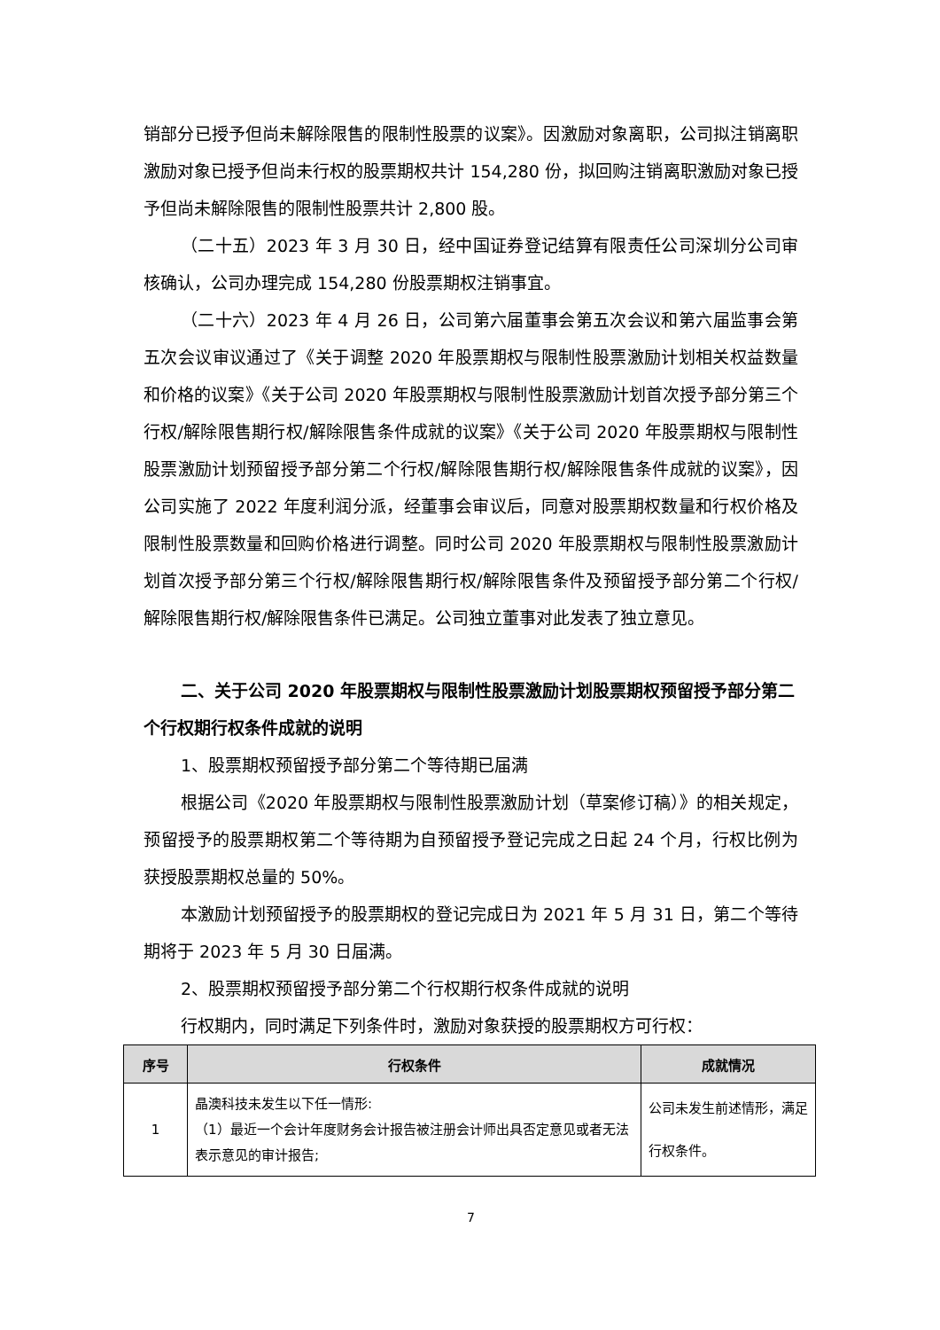销部分已授予但尚未解除限售的限制性股票的议案》。因激励对象离职，公司拟注销离职激励对象已授予但尚未行权的股票期权共计 154,280 份，拟回购注销离职激励对象已授予但尚未解除限售的限制性股票共计 2,800 股。
（二十五）2023 年 3 月 30 日，经中国证券登记结算有限责任公司深圳分公司审核确认，公司办理完成 154,280 份股票期权注销事宜。
（二十六）2023 年 4 月 26 日，公司第六届董事会第五次会议和第六届监事会第五次会议审议通过了《关于调整 2020 年股票期权与限制性股票激励计划相关权益数量和价格的议案》《关于公司 2020 年股票期权与限制性股票激励计划首次授予部分第三个行权/解除限售期行权/解除限售条件成就的议案》《关于公司 2020 年股票期权与限制性股票激励计划预留授予部分第二个行权/解除限售期行权/解除限售条件成就的议案》，因公司实施了 2022 年度利润分派，经董事会审议后，同意对股票期权数量和行权价格及限制性股票数量和回购价格进行调整。同时公司 2020 年股票期权与限制性股票激励计划首次授予部分第三个行权/解除限售期行权/解除限售条件及预留授予部分第二个行权/解除限售期行权/解除限售条件已满足。公司独立董事对此发表了独立意见。
二、关于公司 2020 年股票期权与限制性股票激励计划股票期权预留授予部分第二个行权期行权条件成就的说明
1、股票期权预留授予部分第二个等待期已届满
根据公司《2020 年股票期权与限制性股票激励计划（草案修订稿）》的相关规定，预留授予的股票期权第二个等待期为自预留授予登记完成之日起 24 个月，行权比例为获授股票期权总量的 50%。
本激励计划预留授予的股票期权的登记完成日为 2021 年 5 月 31 日，第二个等待期将于 2023 年 5 月 30 日届满。
2、股票期权预留授予部分第二个行权期行权条件成就的说明
行权期内，同时满足下列条件时，激励对象获授的股票期权方可行权：
| 序号 | 行权条件 | 成就情况 |
| --- | --- | --- |
| 1 | 晶澳科技未发生以下任一情形: （1）最近一个会计年度财务会计报告被注册会计师出具否定意见或者无法表示意见的审计报告; | 公司未发生前述情形，满足行权条件。 |
7